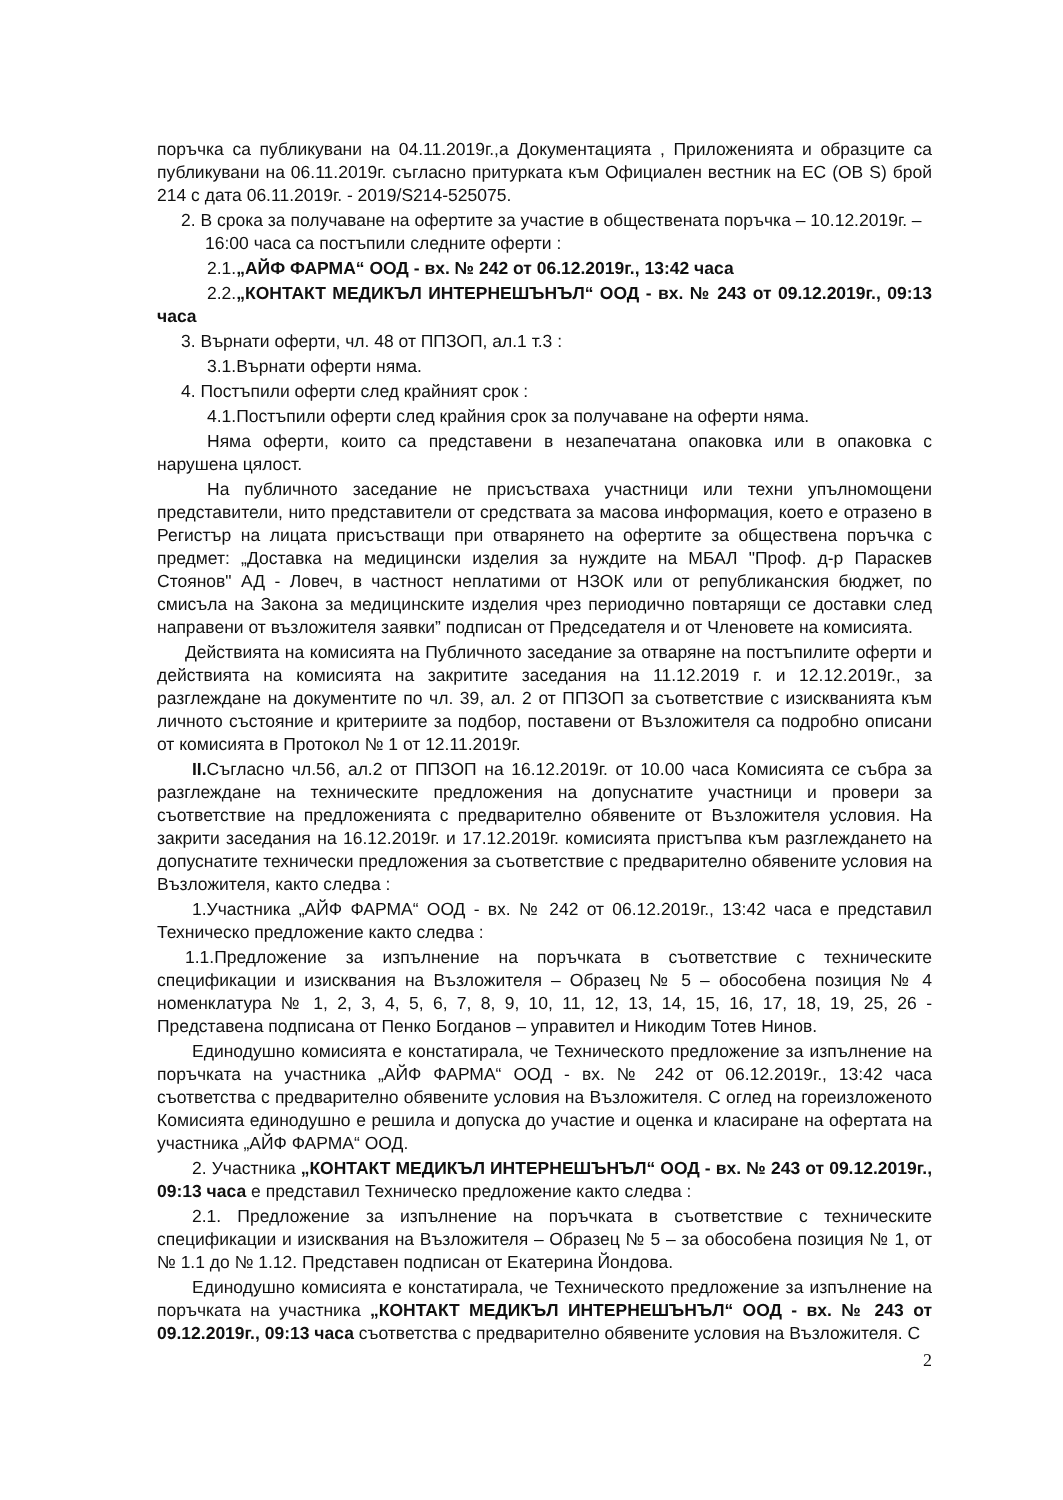поръчка са публикувани на 04.11.2019г.,а Документацията , Приложенията и образците са публикувани на 06.11.2019г. съгласно притурката към Официален вестник на ЕС (ОВ S) брой 214 с дата 06.11.2019г. - 2019/S214-525075.
2. В срока за получаване на офертите за участие в обществената поръчка – 10.12.2019г. –
16:00 часа са постъпили следните оферти :
2.1.„АЙФ ФАРМА“ ООД - вх. № 242 от 06.12.2019г., 13:42 часа
2.2.„КОНТАКТ МЕДИКЪЛ ИНТЕРНЕШЪНЪЛ“ ООД - вх. № 243 от 09.12.2019г., 09:13 часа
3. Върнати оферти, чл. 48 от ППЗОП, ал.1 т.3 :
3.1.Върнати оферти няма.
4. Постъпили оферти след крайният срок :
4.1.Постъпили оферти след крайния срок за получаване на оферти няма.
Няма оферти, които са представени в незапечатана опаковка или в опаковка с нарушена цялост.
На публичното заседание не присъстваха участници или техни упълномощени представители, нито представители от средствата за масова информация, което е отразено в Регистър на лицата присъстващи при отварянето на офертите за обществена поръчка с предмет: „Доставка на медицински изделия за нуждите на МБАЛ "Проф. д-р Параскев Стоянов" АД - Ловеч, в частност неплатими от НЗОК или от републиканския бюджет, по смисъла на Закона за медицинските изделия чрез периодично повтарящи се доставки след направени от възложителя заявки” подписан от Председателя и от Членовете на комисията.
Действията на комисията на Публичното заседание за отваряне на постъпилите оферти и действията на комисията на закритите заседания на 11.12.2019 г. и 12.12.2019г., за разглеждане на документите по чл. 39, ал. 2 от ППЗОП за съответствие с изискванията към личното състояние и критериите за подбор, поставени от Възложителя са подробно описани от комисията в Протокол № 1 от 12.11.2019г.
II. Съгласно чл.56, ал.2 от ППЗОП на 16.12.2019г. от 10.00 часа Комисията се събра за разглеждане на техническите предложения на допуснатите участници и провери за съответствие на предложенията с предварително обявените от Възложителя условия. На закрити заседания на 16.12.2019г. и 17.12.2019г. комисията пристъпва към разглеждането на допуснатите технически предложения за съответствие с предварително обявените условия на Възложителя, както следва :
1.Участника „АЙФ ФАРМА“ ООД - вх. № 242 от 06.12.2019г., 13:42 часа е представил Техническо предложение както следва :
1.1.Предложение за изпълнение на поръчката в съответствие с техническите спецификации и изисквания на Възложителя – Образец № 5 – обособена позиция № 4 номенклатура № 1, 2, 3, 4, 5, 6, 7, 8, 9, 10, 11, 12, 13, 14, 15, 16, 17, 18, 19, 25, 26 - Представена подписана от Пенко Богданов – управител и Никодим Тотев Нинов.
Единодушно комисията е констатирала, че Техническото предложение за изпълнение на поръчката на участника „АЙФ ФАРМА“ ООД - вх. № 242 от 06.12.2019г., 13:42 часа съответства с предварително обявените условия на Възложителя. С оглед на гореизложеното Комисията единодушно е решила и допуска до участие и оценка и класиране на офертата на участника „АЙФ ФАРМА“ ООД.
2. Участника „КОНТАКТ МЕДИКЪЛ ИНТЕРНЕШЪНЪЛ“ ООД - вх. № 243 от 09.12.2019г., 09:13 часа е представил Техническо предложение както следва :
2.1. Предложение за изпълнение на поръчката в съответствие с техническите спецификации и изисквания на Възложителя – Образец № 5 – за обособена позиция № 1, от № 1.1 до № 1.12. Представен подписан от Екатерина Йондова.
Единодушно комисията е констатирала, че Техническото предложение за изпълнение на поръчката на участника „КОНТАКТ МЕДИКЪЛ ИНТЕРНЕШЪНЪЛ“ ООД - вх. № 243 от 09.12.2019г., 09:13 часа съответства с предварително обявените условия на Възложителя. С
2